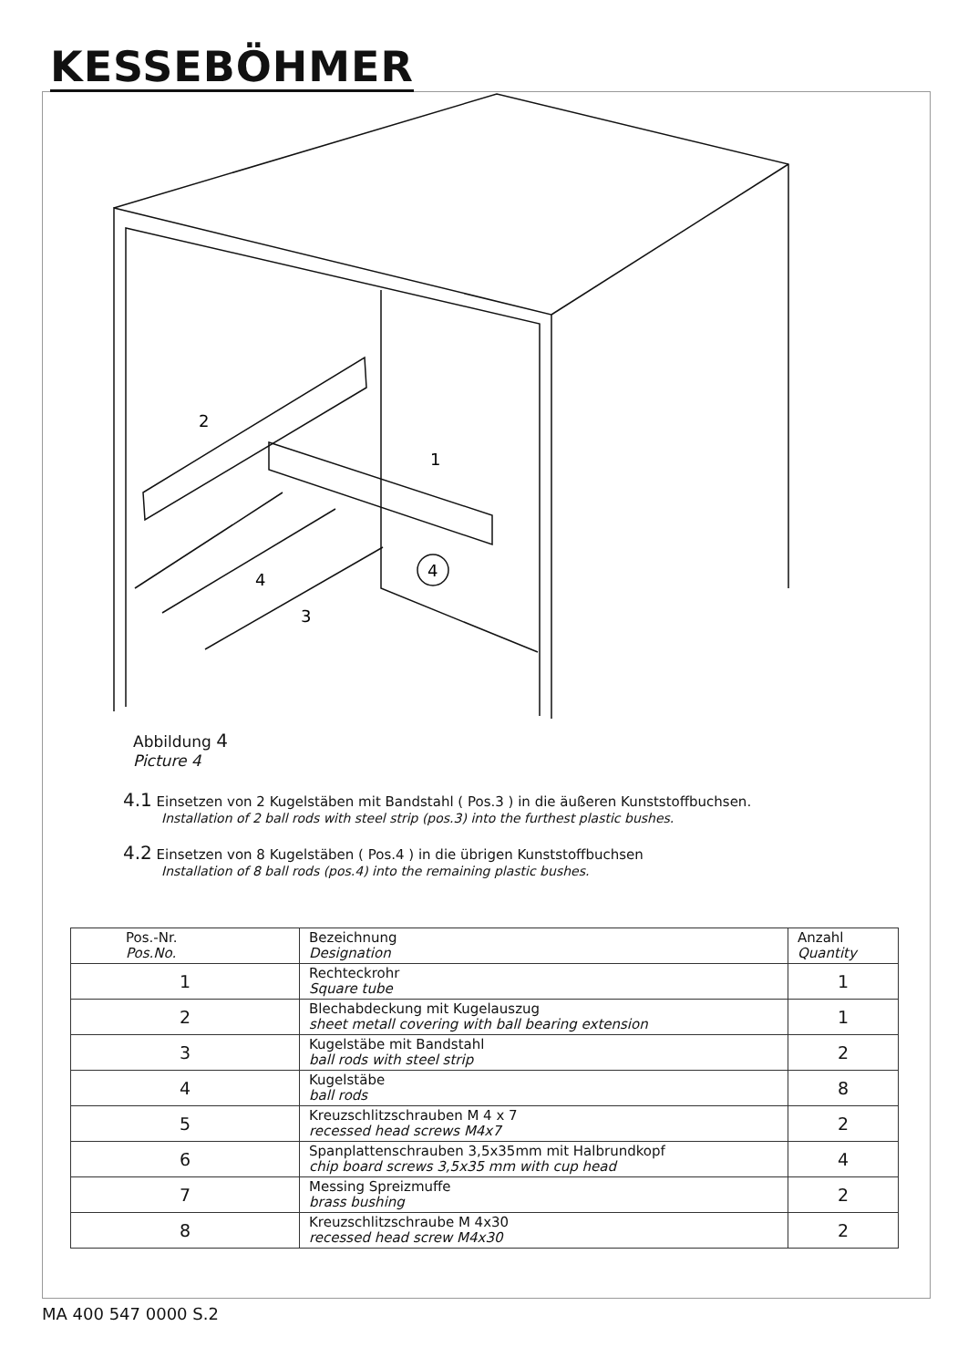KESSEBÖHMER
2
1
4
3
4
Abbildung 4
Picture 4
4.1 Einsetzen von 2 Kugelstäben mit Bandstahl ( Pos.3 ) in die äußeren Kunststoffbuchsen.
Installation of 2 ball rods with steel strip (pos.3) into the furthest plastic bushes.
4.2 Einsetzen von 8 Kugelstäben ( Pos.4 ) in die übrigen Kunststoffbuchsen
Installation of 8 ball rods (pos.4) into the remaining plastic bushes.
| Pos.-Nr. Pos.No. | Bezeichnung Designation | Anzahl Quantity |
| --- | --- | --- |
| 1 | Rechteckrohr Square tube | 1 |
| 2 | Blechabdeckung mit Kugelauszug sheet metall covering with ball bearing extension | 1 |
| 3 | Kugelstäbe mit Bandstahl ball rods with steel strip | 2 |
| 4 | Kugelstäbe ball rods | 8 |
| 5 | Kreuzschlitzschrauben M 4 x 7 recessed head screws M4x7 | 2 |
| 6 | Spanplattenschrauben 3,5x35mm mit Halbrundkopf chip board screws 3,5x35 mm with cup head | 4 |
| 7 | Messing Spreizmuffe brass bushing | 2 |
| 8 | Kreuzschlitzschraube M 4x30 recessed head screw M4x30 | 2 |
MA 400 547 0000 S.2